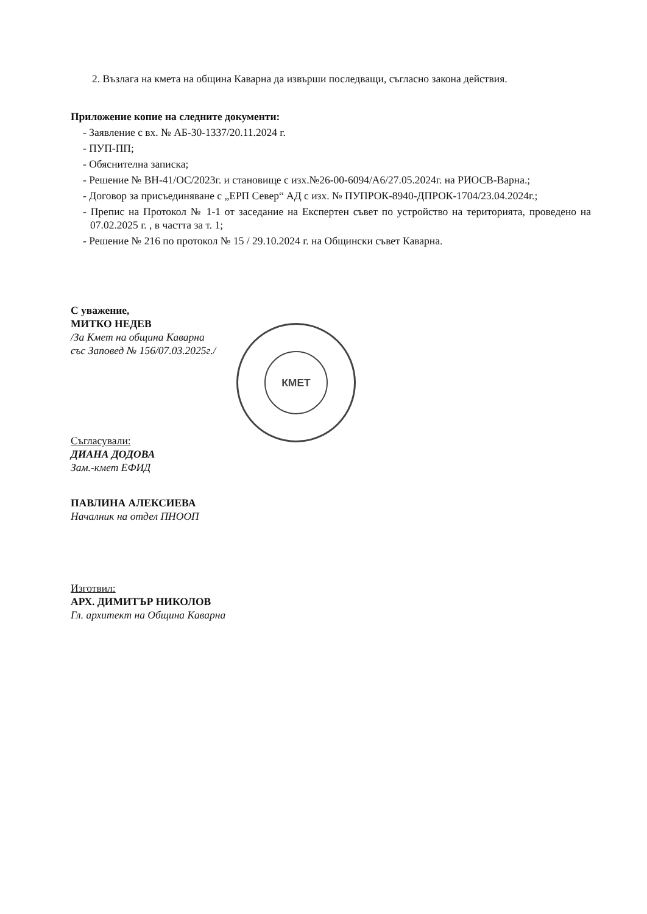КМЕТ
2. Възлага на кмета на община Каварна да извърши последващи, съгласно закона действия.
Приложение копие на следните документи:
- Заявление с вх. № АБ-30-1337/20.11.2024 г.
- ПУП-ПП;
- Обяснителна записка;
- Решение № ВН-41/ОС/2023г. и становище с изх.№26-00-6094/А6/27.05.2024г. на РИОСВ-Варна.;
- Договор за присъединяване с „ЕРП Север“ АД с изх. № ПУПРОК-8940-ДПРОК-1704/23.04.2024г.;
- Препис на Протокол № 1-1 от заседание на Експертен съвет по устройство на територията, проведено на 07.02.2025 г. , в частта за т. 1;
- Решение № 216 по протокол № 15 / 29.10.2024 г. на Общински съвет Каварна.
С уважение,
МИТКО НЕДЕВ
/За Кмет на община Каварна
със Заповед № 156/07.03.2025г./
Съгласували:
ДИАНА ДОДОВА
Зам.-кмет ЕФИД
ПАВЛИНА АЛЕКСИЕВА
Началник на отдел ПНООП
Изготвил:
АРХ. ДИМИТЪР НИКОЛОВ
Гл. архитект на Община Каварна